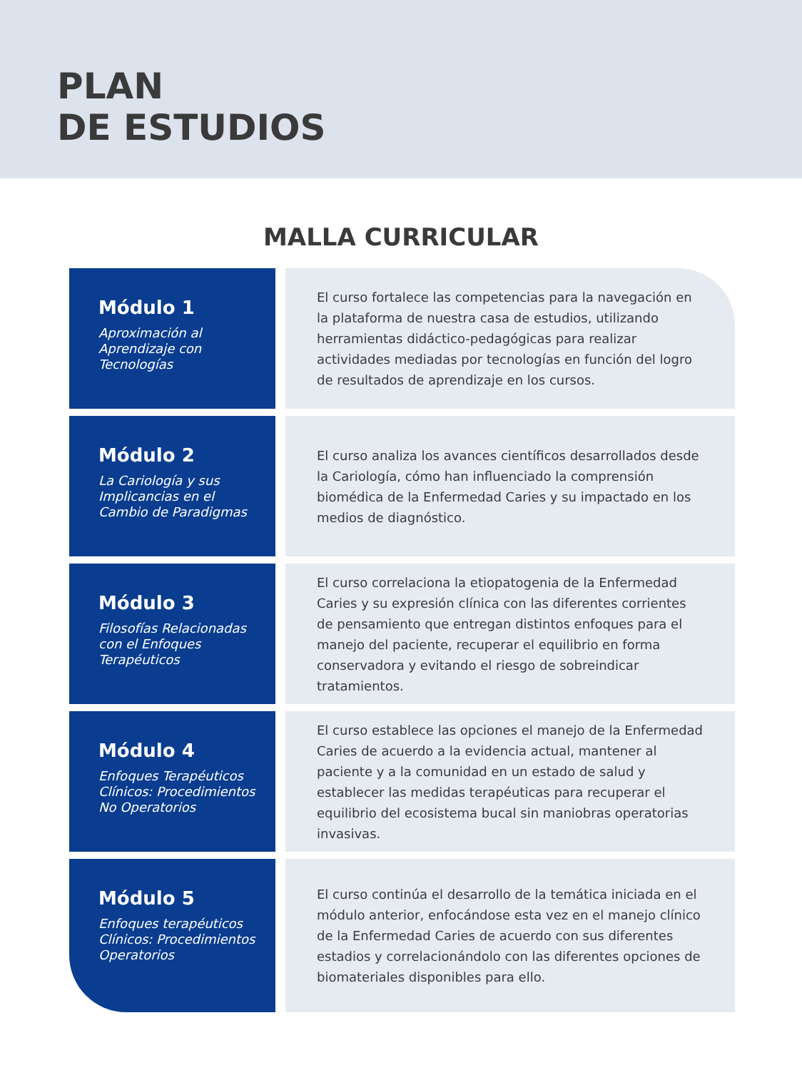PLAN
DE ESTUDIOS
MALLA CURRICULAR
Módulo 1
Aproximación al Aprendizaje con Tecnologías
El curso fortalece las competencias para la navegación en la plataforma de nuestra casa de estudios, utilizando herramientas didáctico-pedagógicas para realizar actividades mediadas por tecnologías en función del logro de resultados de aprendizaje en los cursos.
Módulo 2
La Cariología y sus Implicancias en el Cambio de Paradigmas
El curso analiza los avances científicos desarrollados desde la Cariología, cómo han influenciado la comprensión biomédica de la Enfermedad Caries y su impactado en los medios de diagnóstico.
Módulo 3
Filosofías Relacionadas con el Enfoques Terapéuticos
El curso correlaciona la etiopatogenia de la Enfermedad Caries y su expresión clínica con las diferentes corrientes de pensamiento que entregan distintos enfoques para el manejo del paciente, recuperar el equilibrio en forma conservadora y evitando el riesgo de sobreindicar tratamientos.
Módulo 4
Enfoques Terapéuticos Clínicos: Procedimientos No Operatorios
El curso establece las opciones el manejo de la Enfermedad Caries de acuerdo a la evidencia actual, mantener al paciente y a la comunidad en un estado de salud y establecer las medidas terapéuticas para recuperar el equilibrio del ecosistema bucal sin maniobras operatorias invasivas.
Módulo 5
Enfoques terapéuticos Clínicos: Procedimientos Operatorios
El curso continúa el desarrollo de la temática iniciada en el módulo anterior, enfocándose esta vez en el manejo clínico de la Enfermedad Caries de acuerdo con sus diferentes estadios y correlacionándolo con las diferentes opciones de biomateriales disponibles para ello.